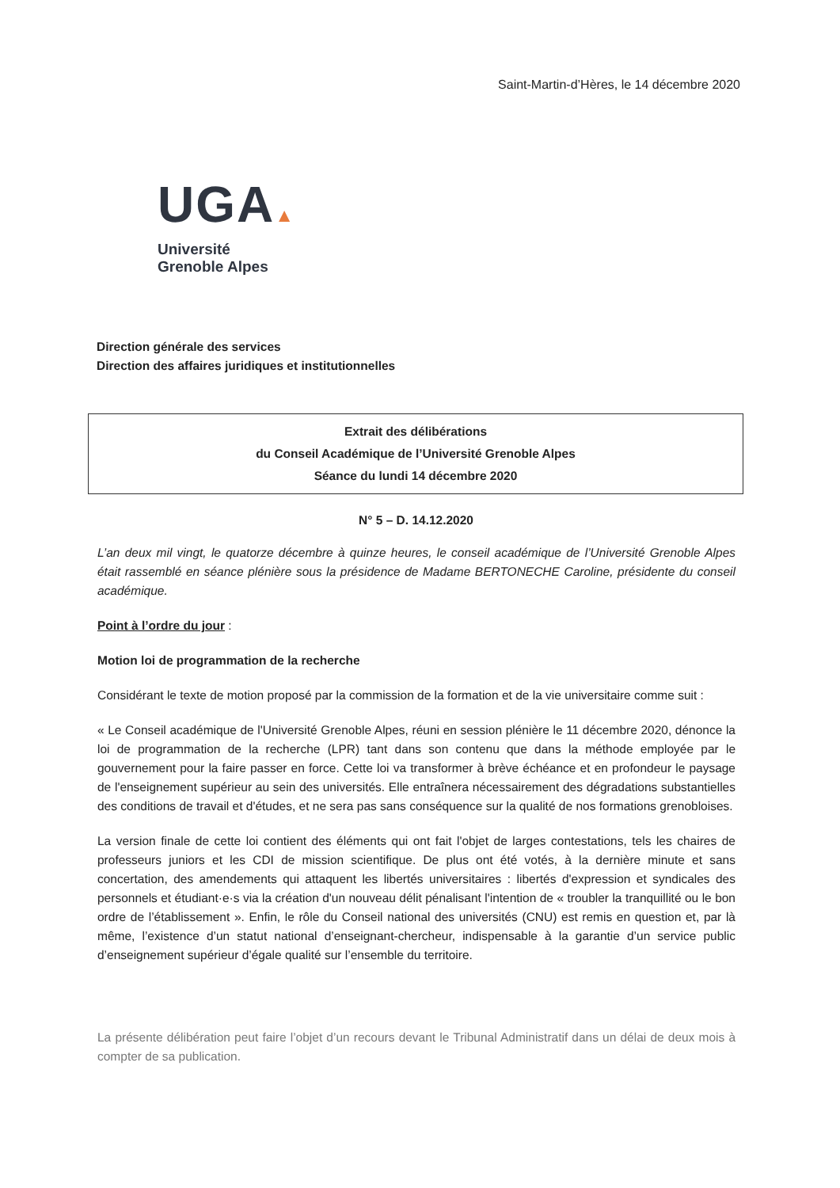Saint-Martin-d’Hères, le 14 décembre 2020
UGA▲
Université
Grenoble Alpes
Direction générale des services
Direction des affaires juridiques et institutionnelles
Extrait des délibérations
du Conseil Académique de l’Université Grenoble Alpes
Séance du lundi 14 décembre 2020
N° 5 – D. 14.12.2020
L’an deux mil vingt, le quatorze décembre à quinze heures, le conseil académique de l’Université Grenoble Alpes était rassemblé en séance plénière sous la présidence de Madame BERTONECHE Caroline, présidente du conseil académique.
Point à l’ordre du jour :
Motion loi de programmation de la recherche
Considérant le texte de motion proposé par la commission de la formation et de la vie universitaire comme suit :
« Le Conseil académique de l'Université Grenoble Alpes, réuni en session plénière le 11 décembre 2020, dénonce la loi de programmation de la recherche (LPR) tant dans son contenu que dans la méthode employée par le gouvernement pour la faire passer en force. Cette loi va transformer à brève échéance et en profondeur le paysage de l'enseignement supérieur au sein des universités. Elle entraînera nécessairement des dégradations substantielles des conditions de travail et d'études, et ne sera pas sans conséquence sur la qualité de nos formations grenobloises.
La version finale de cette loi contient des éléments qui ont fait l'objet de larges contestations, tels les chaires de professeurs juniors et les CDI de mission scientifique. De plus ont été votés, à la dernière minute et sans concertation, des amendements qui attaquent les libertés universitaires : libertés d'expression et syndicales des personnels et étudiant·e·s via la création d'un nouveau délit pénalisant l'intention de « troubler la tranquillité ou le bon ordre de l’établissement ». Enfin, le rôle du Conseil national des universités (CNU) est remis en question et, par là même, l’existence d’un statut national d’enseignant-chercheur, indispensable à la garantie d’un service public d’enseignement supérieur d’égale qualité sur l’ensemble du territoire.
La présente délibération peut faire l’objet d’un recours devant le Tribunal Administratif dans un délai de deux mois à compter de sa publication.